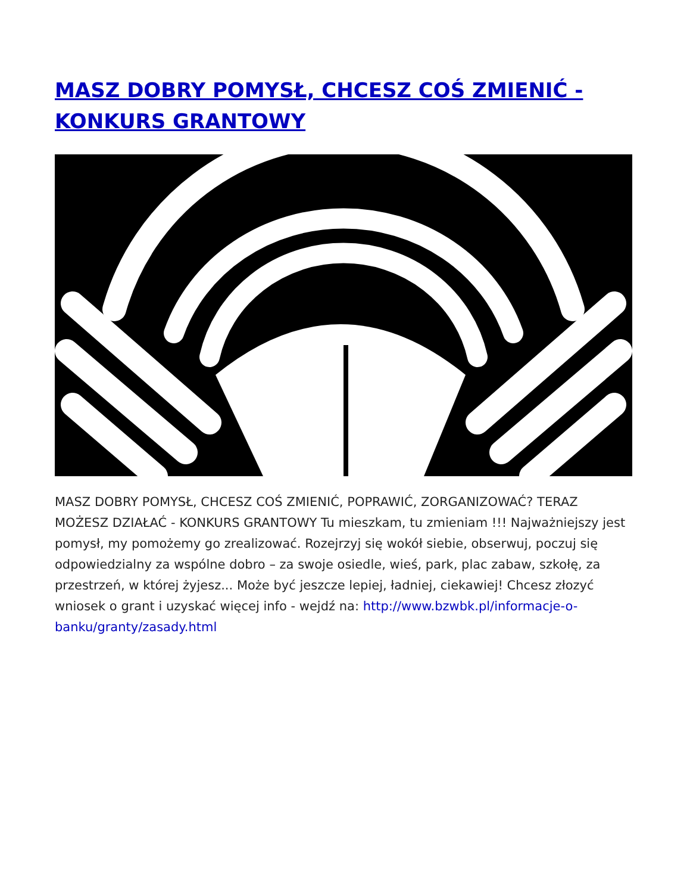MASZ DOBRY POMYSŁ, CHCESZ COŚ ZMIENIĆ - KONKURS GRANTOWY
MASZ DOBRY POMYSŁ, CHCESZ COŚ ZMIENIĆ, POPRAWIĆ, ZORGANIZOWAĆ? TERAZ MOŻESZ DZIAŁAĆ - KONKURS GRANTOWY Tu mieszkam, tu zmieniam !!! Najważniejszy jest pomysł, my pomożemy go zrealizować. Rozejrzyj się wokół siebie, obserwuj, poczuj się odpowiedzialny za wspólne dobro – za swoje osiedle, wieś, park, plac zabaw, szkołę, za przestrzeń, w której żyjesz... Może być jeszcze lepiej, ładniej, ciekawiej! Chcesz złozyć wniosek o grant i uzyskać więcej info - wejdź na: http://www.bzwbk.pl/informacje-o-banku/granty/zasady.html